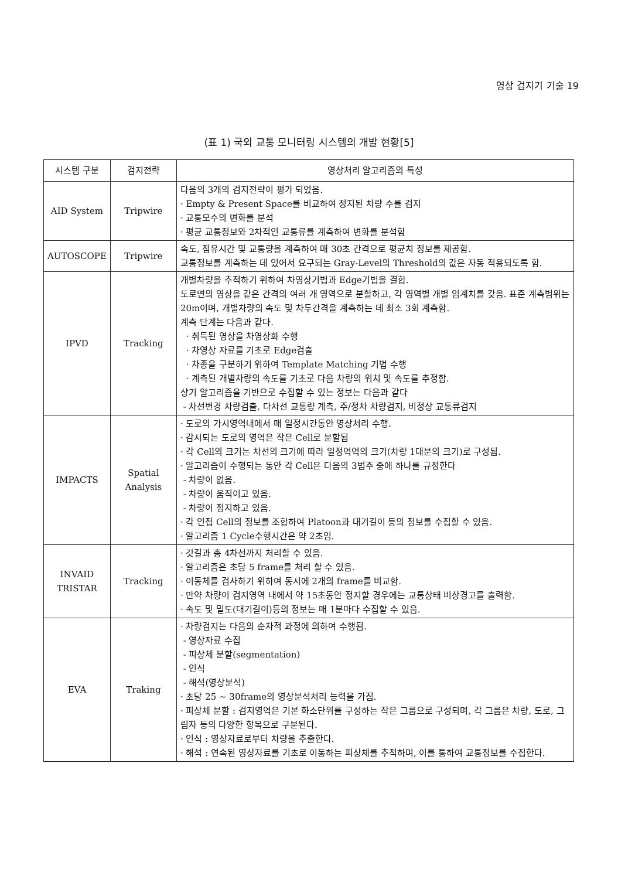영상 검지기 기술 19
(표 1) 국외 교통 모니터링 시스템의 개발 현황[5]
| 시스템 구분 | 검지전략 | 영상처리 알고리즘의 특성 |
| --- | --- | --- |
| AID System | Tripwire | 다음의 3개의 검지전략이 평가 되었음. · Empty & Present Space를 비교하여 정지된 차량 수를 검지 · 교통모수의 변화를 분석 · 평균 교통정보와 2차적인 교통류를 계측하여 변화를 분석함 |
| AUTOSCOPE | Tripwire | 속도, 점유시간 및 교통량을 계측하여 매 30초 간격으로 평균치 정보를 제공함. 교통정보를 계측하는 데 있어서 요구되는 Gray-Level의 Threshold의 값은 자동 적용되도록 함. |
| IPVD | Tracking | 개별차량을 추적하기 위하여 차영상기법과 Edge기법을 결합. 도로면의 영상을 같은 간격의 여러 개 영역으로 분할하고, 각 영역별 개별 임계치를 갖음. 표준 계측범위는 20m이며, 개별차량의 속도 및 차두간격을 계측하는 데 최소 3회 계측함. 계측 단계는 다음과 같다. · 취득된 영상을 차영상화 수행 · 차영상 자료를 기초로 Edge검출 · 차종을 구분하기 위하여 Template Matching 기법 수행 · 계측된 개별차량의 속도를 기초로 다음 차량의 위치 및 속도를 추정함. 상기 알고리즘을 기반으로 수집할 수 있는 정보는 다음과 같다 - 차선변경 차량검출, 다차선 교통량 계측, 주/정차 차량검지, 비정상 교통류검지 |
| IMPACTS | Spatial Analysis | · 도로의 가시영역내에서 매 일정시간동안 영상처리 수행. · 감시되는 도로의 영역은 작은 Cell로 분할됨 · 각 Cell의 크기는 차선의 크기에 따라 일정역역의 크기(차량 1대분의 크기)로 구성됨. · 알고리즘이 수행되는 동안 각 Cell은 다음의 3범주 중에 하나를 규정한다 - 차량이 없음. - 차량이 움직이고 있음. - 차량이 정지하고 있음. · 각 인접 Cell의 정보를 조합하여 Platoon과 대기길이 등의 정보를 수집할 수 있음. · 알고리즘 1 Cycle수행시간은 약 2초임. |
| INVAID TRISTAR | Tracking | · 갓길과 총 4차선까지 처리할 수 있음. · 알고리즘은 초당 5 frame를 처리 할 수 있음. · 이동체를 검사하기 위하여 동시에 2개의 frame를 비교함. · 만약 차량이 검지영역 내에서 약 15초동안 정지할 경우에는 교통상태 비상경고를 출력함. · 속도 및 밀도(대기길이)등의 정보는 매 1분마다 수집할 수 있음. |
| EVA | Traking | · 차량검지는 다음의 순차적 과정에 의하여 수행됨. - 영상자료 수집 - 피상체 분할(segmentation) - 인식 - 해석(영상분석) · 초당 25 ~ 30frame의 영상분석처리 능력을 가짐. · 피상체 분할 : 검지영역은 기본 화소단위를 구성하는 작은 그룹으로 구성되며, 각 그룹은 차량, 도로, 그림자 등의 다양한 항목으로 구분된다. · 인식 : 영상자료로부터 차량을 추출한다. · 해석 : 연속된 영상자료를 기초로 이동하는 피상체를 추적하며, 이를 통하여 교통정보를 수집한다. |